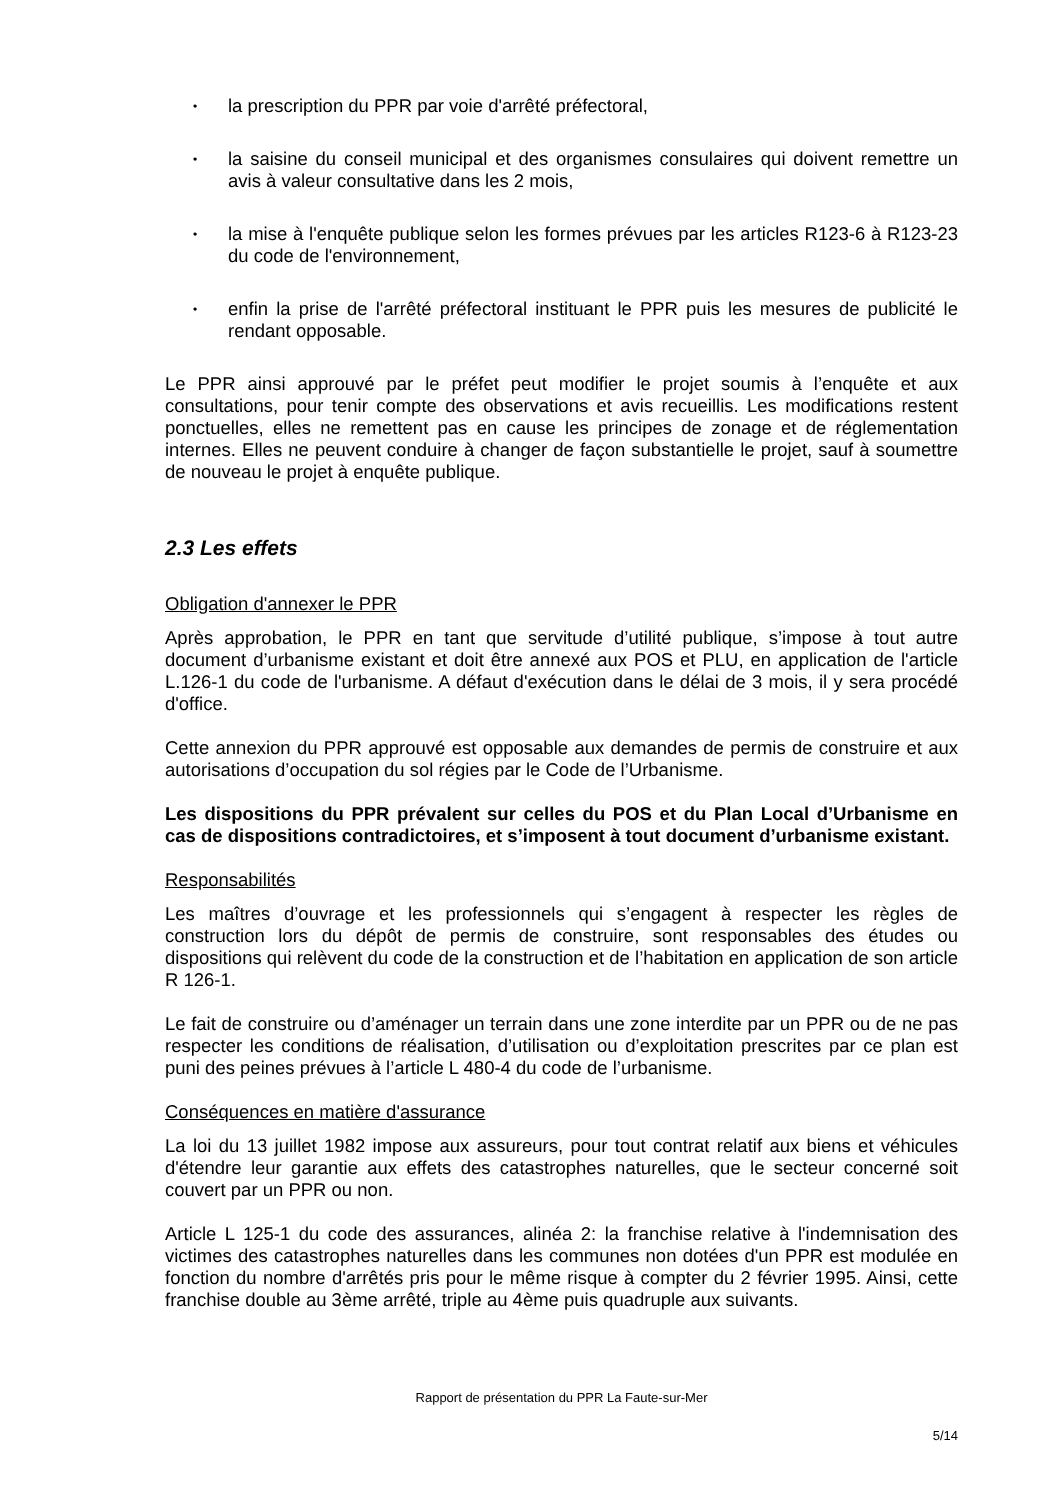• la prescription du PPR par voie d'arrêté préfectoral,
• la saisine du conseil municipal et des organismes consulaires qui doivent remettre un avis à valeur consultative dans les 2 mois,
• la mise à l'enquête publique selon les formes prévues par les articles R123-6 à R123-23 du code de l'environnement,
• enfin la prise de l'arrêté préfectoral instituant le PPR puis les mesures de publicité le rendant opposable.
Le PPR ainsi approuvé par le préfet peut modifier le projet soumis à l’enquête et aux consultations, pour tenir compte des observations et avis recueillis. Les modifications restent ponctuelles, elles ne remettent pas en cause les principes de zonage et de réglementation internes. Elles ne peuvent conduire à changer de façon substantielle le projet, sauf à soumettre de nouveau le projet à enquête publique.
2.3 Les effets
Obligation d'annexer le PPR
Après approbation, le PPR en tant que servitude d’utilité publique, s’impose à tout autre document d’urbanisme existant et doit être annexé aux POS et PLU, en application de l'article L.126-1 du code de l'urbanisme. A défaut d'exécution dans le délai de 3 mois, il y sera procédé d'office.
Cette annexion du PPR approuvé est opposable aux demandes de permis de construire et aux autorisations d’occupation du sol régies par le Code de l’Urbanisme.
Les dispositions du PPR prévalent sur celles du POS et du Plan Local d’Urbanisme en cas de dispositions contradictoires, et s’imposent à tout document d’urbanisme existant.
Responsabilités
Les maîtres d’ouvrage et les professionnels qui s’engagent à respecter les règles de construction lors du dépôt de permis de construire, sont responsables des études ou dispositions qui relèvent du code de la construction et de l’habitation en application de son article R 126-1.
Le fait de construire ou d’aménager un terrain dans une zone interdite par un PPR ou de ne pas respecter les conditions de réalisation, d’utilisation ou d’exploitation prescrites par ce plan est puni des peines prévues à l’article L 480-4 du code de l’urbanisme.
Conséquences en matière d'assurance
La loi du 13 juillet 1982 impose aux assureurs, pour tout contrat relatif aux biens et véhicules d'étendre leur garantie aux effets des catastrophes naturelles, que le secteur concerné soit couvert par un PPR ou non.
Article L 125-1 du code des assurances, alinéa 2: la franchise relative à l'indemnisation des victimes des catastrophes naturelles dans les communes non dotées d'un PPR est modulée en fonction du nombre d'arrêtés pris pour le même risque à compter du 2 février 1995. Ainsi, cette franchise double au 3ème arrêté, triple au 4ème puis quadruple aux suivants.
Rapport de présentation du PPR La Faute-sur-Mer
5/14